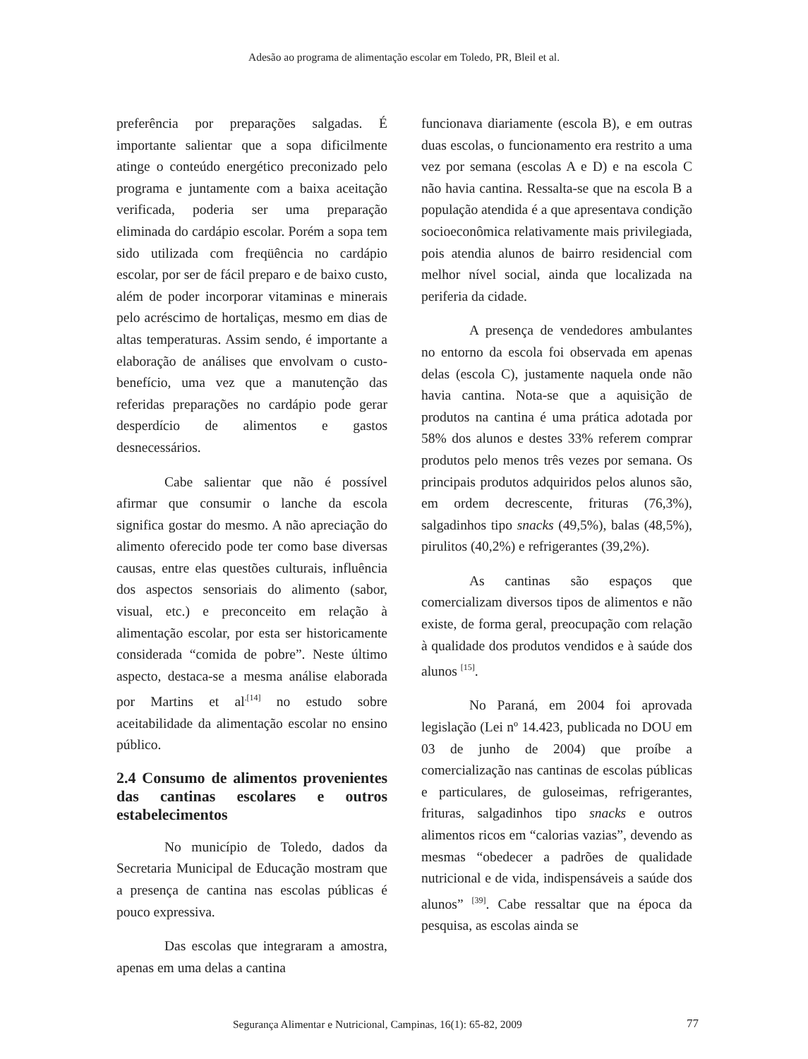Adesão ao programa de alimentação escolar em Toledo, PR, Bleil et al.
preferência por preparações salgadas. É importante salientar que a sopa dificilmente atinge o conteúdo energético preconizado pelo programa e juntamente com a baixa aceitação verificada, poderia ser uma preparação eliminada do cardápio escolar. Porém a sopa tem sido utilizada com freqüência no cardápio escolar, por ser de fácil preparo e de baixo custo, além de poder incorporar vitaminas e minerais pelo acréscimo de hortaliças, mesmo em dias de altas temperaturas. Assim sendo, é importante a elaboração de análises que envolvam o custo-benefício, uma vez que a manutenção das referidas preparações no cardápio pode gerar desperdício de alimentos e gastos desnecessários.
Cabe salientar que não é possível afirmar que consumir o lanche da escola significa gostar do mesmo. A não apreciação do alimento oferecido pode ter como base diversas causas, entre elas questões culturais, influência dos aspectos sensoriais do alimento (sabor, visual, etc.) e preconceito em relação à alimentação escolar, por esta ser historicamente considerada “comida de pobre”. Neste último aspecto, destaca-se a mesma análise elaborada por Martins et al<sup>.[14]</sup> no estudo sobre aceitabilidade da alimentação escolar no ensino público.
2.4 Consumo de alimentos provenientes das cantinas escolares e outros estabelecimentos
No município de Toledo, dados da Secretaria Municipal de Educação mostram que a presença de cantina nas escolas públicas é pouco expressiva.
Das escolas que integraram a amostra, apenas em uma delas a cantina
funcionava diariamente (escola B), e em outras duas escolas, o funcionamento era restrito a uma vez por semana (escolas A e D) e na escola C não havia cantina. Ressalta-se que na escola B a população atendida é a que apresentava condição socioeconômica relativamente mais privilegiada, pois atendia alunos de bairro residencial com melhor nível social, ainda que localizada na periferia da cidade.
A presença de vendedores ambulantes no entorno da escola foi observada em apenas delas (escola C), justamente naquela onde não havia cantina. Nota-se que a aquisição de produtos na cantina é uma prática adotada por 58% dos alunos e destes 33% referem comprar produtos pelo menos três vezes por semana. Os principais produtos adquiridos pelos alunos são, em ordem decrescente, frituras (76,3%), salgadinhos tipo snacks (49,5%), balas (48,5%), pirulitos (40,2%) e refrigerantes (39,2%).
As cantinas são espaços que comercializam diversos tipos de alimentos e não existe, de forma geral, preocupação com relação à qualidade dos produtos vendidos e à saúde dos alunos <sup>[15]</sup>.
No Paraná, em 2004 foi aprovada legislação (Lei nº 14.423, publicada no DOU em 03 de junho de 2004) que proíbe a comercialização nas cantinas de escolas públicas e particulares, de guloseimas, refrigerantes, frituras, salgadinhos tipo snacks e outros alimentos ricos em “calorias vazias”, devendo as mesmas “obedecer a padrões de qualidade nutricional e de vida, indispensáveis a saúde dos alunos” <sup>[39]</sup>. Cabe ressaltar que na época da pesquisa, as escolas ainda se
Segurança Alimentar e Nutricional, Campinas, 16(1): 65-82, 2009 77